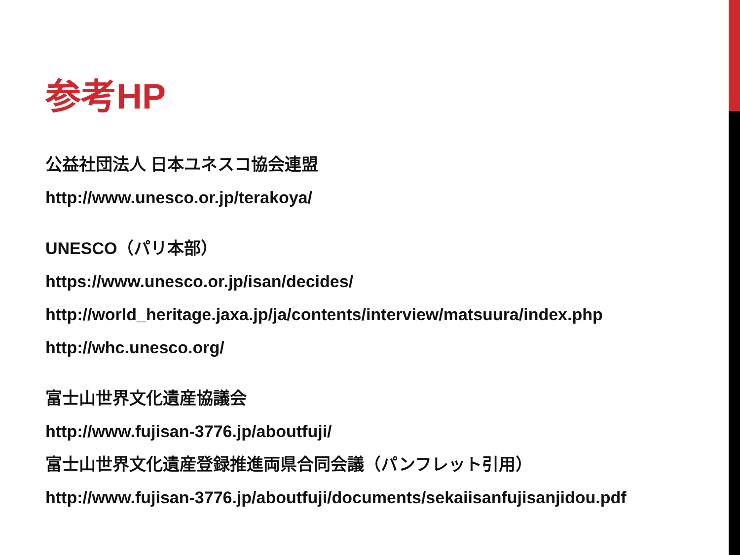参考HP
公益社団法人 日本ユネスコ協会連盟
http://www.unesco.or.jp/terakoya/
UNESCO（パリ本部）
https://www.unesco.or.jp/isan/decides/
http://world_heritage.jaxa.jp/ja/contents/interview/matsuura/index.php
http://whc.unesco.org/
富士山世界文化遺産協議会
http://www.fujisan-3776.jp/aboutfuji/
富士山世界文化遺産登録推進両県合同会議（パンフレット引用）
http://www.fujisan-3776.jp/aboutfuji/documents/sekaiisanfujisanjidou.pdf